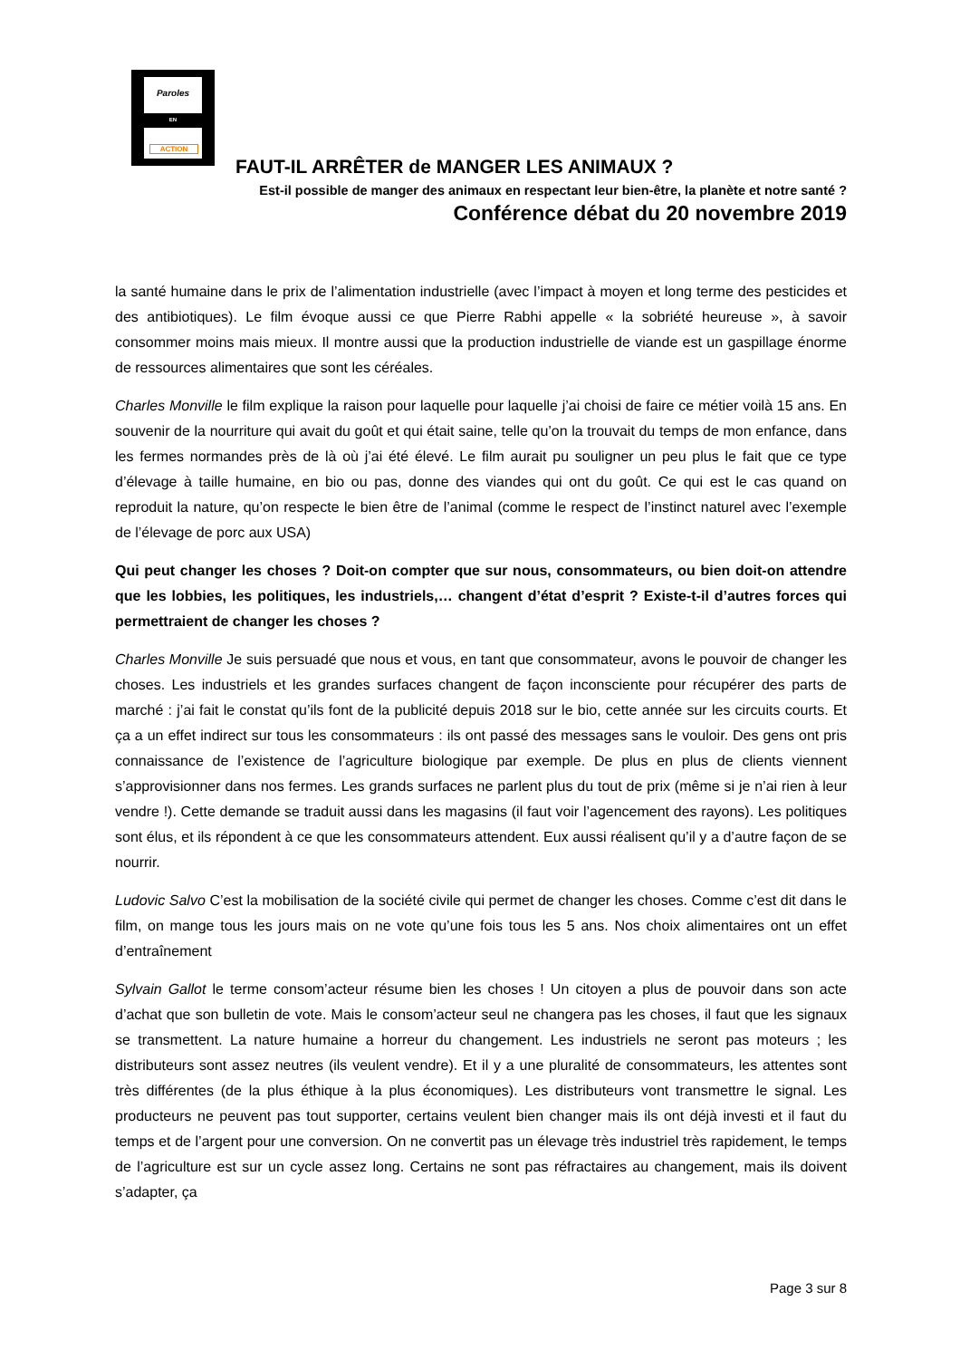Paroles
EN
ACTION
FAUT-IL ARRÊTER de MANGER LES ANIMAUX ?
Est-il possible de manger des animaux en respectant leur bien-être, la planète et notre santé ?
Conférence débat du 20 novembre 2019
la santé humaine dans le prix de l’alimentation industrielle (avec l’impact à moyen et long terme des pesticides et des antibiotiques). Le film évoque aussi ce que Pierre Rabhi appelle « la sobriété heureuse », à savoir consommer moins mais mieux. Il montre aussi que la production industrielle de viande est un gaspillage énorme de ressources alimentaires que sont les céréales.
Charles Monville le film explique la raison pour laquelle pour laquelle j’ai choisi de faire ce métier voilà 15 ans. En souvenir de la nourriture qui avait du goût et qui était saine, telle qu’on la trouvait du temps de mon enfance, dans les fermes normandes près de là où j’ai été élevé. Le film aurait pu souligner un peu plus le fait que ce type d’élevage à taille humaine, en bio ou pas, donne des viandes qui ont du goût. Ce qui est le cas quand on reproduit la nature, qu’on respecte le bien être de l’animal (comme le respect de l’instinct naturel avec l’exemple de l’élevage de porc aux USA)
Qui peut changer les choses ? Doit-on compter que sur nous, consommateurs, ou bien doit-on attendre que les lobbies, les politiques, les industriels,… changent d’état d’esprit ? Existe-t-il d’autres forces qui permettraient de changer les choses ?
Charles Monville Je suis persuadé que nous et vous, en tant que consommateur, avons le pouvoir de changer les choses. Les industriels et les grandes surfaces changent de façon inconsciente pour récupérer des parts de marché : j’ai fait le constat qu’ils font de la publicité depuis 2018 sur le bio, cette année sur les circuits courts. Et ça a un effet indirect sur tous les consommateurs : ils ont passé des messages sans le vouloir. Des gens ont pris connaissance de l’existence de l’agriculture biologique par exemple. De plus en plus de clients viennent s’approvisionner dans nos fermes. Les grands surfaces ne parlent plus du tout de prix (même si je n’ai rien à leur vendre !). Cette demande se traduit aussi dans les magasins (il faut voir l’agencement des rayons). Les politiques sont élus, et ils répondent à ce que les consommateurs attendent. Eux aussi réalisent qu’il y a d’autre façon de se nourrir.
Ludovic Salvo C’est la mobilisation de la société civile qui permet de changer les choses. Comme c’est dit dans le film, on mange tous les jours mais on ne vote qu’une fois tous les 5 ans. Nos choix alimentaires ont un effet d’entraînement
Sylvain Gallot le terme consom’acteur résume bien les choses ! Un citoyen a plus de pouvoir dans son acte d’achat que son bulletin de vote. Mais le consom’acteur seul ne changera pas les choses, il faut que les signaux se transmettent. La nature humaine a horreur du changement. Les industriels ne seront pas moteurs ; les distributeurs sont assez neutres (ils veulent vendre). Et il y a une pluralité de consommateurs, les attentes sont très différentes (de la plus éthique à la plus économiques). Les distributeurs vont transmettre le signal. Les producteurs ne peuvent pas tout supporter, certains veulent bien changer mais ils ont déjà investi et il faut du temps et de l’argent pour une conversion. On ne convertit pas un élevage très industriel très rapidement, le temps de l’agriculture est sur un cycle assez long. Certains ne sont pas réfractaires au changement, mais ils doivent s’adapter, ça
Page 3 sur 8